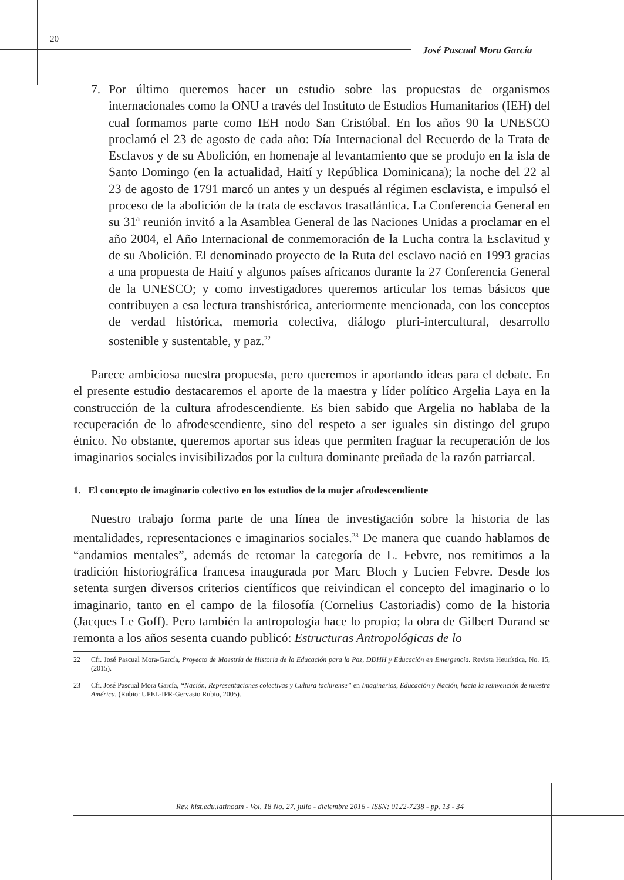20
José Pascual Mora García
7. Por último queremos hacer un estudio sobre las propuestas de organismos internacionales como la ONU a través del Instituto de Estudios Humanitarios (IEH) del cual formamos parte como IEH nodo San Cristóbal. En los años 90 la UNESCO proclamó el 23 de agosto de cada año: Día Internacional del Recuerdo de la Trata de Esclavos y de su Abolición, en homenaje al levantamiento que se produjo en la isla de Santo Domingo (en la actualidad, Haití y República Dominicana); la noche del 22 al 23 de agosto de 1791 marcó un antes y un después al régimen esclavista, e impulsó el proceso de la abolición de la trata de esclavos trasatlántica. La Conferencia General en su 31ª reunión invitó a la Asamblea General de las Naciones Unidas a proclamar en el año 2004, el Año Internacional de conmemoración de la Lucha contra la Esclavitud y de su Abolición. El denominado proyecto de la Ruta del esclavo nació en 1993 gracias a una propuesta de Haití y algunos países africanos durante la 27 Conferencia General de la UNESCO; y como investigadores queremos articular los temas básicos que contribuyen a esa lectura transhistórica, anteriormente mencionada, con los conceptos de verdad histórica, memoria colectiva, diálogo pluri-intercultural, desarrollo sostenible y sustentable, y paz.<sup>22</sup>
Parece ambiciosa nuestra propuesta, pero queremos ir aportando ideas para el debate. En el presente estudio destacaremos el aporte de la maestra y líder político Argelia Laya en la construcción de la cultura afrodescendiente. Es bien sabido que Argelia no hablaba de la recuperación de lo afrodescendiente, sino del respeto a ser iguales sin distingo del grupo étnico. No obstante, queremos aportar sus ideas que permiten fraguar la recuperación de los imaginarios sociales invisibilizados por la cultura dominante preñada de la razón patriarcal.
1. El concepto de imaginario colectivo en los estudios de la mujer afrodescendiente
Nuestro trabajo forma parte de una línea de investigación sobre la historia de las mentalidades, representaciones e imaginarios sociales.<sup>23</sup> De manera que cuando hablamos de “andamios mentales”, además de retomar la categoría de L. Febvre, nos remitimos a la tradición historiográfica francesa inaugurada por Marc Bloch y Lucien Febvre. Desde los setenta surgen diversos criterios científicos que reivindican el concepto del imaginario o lo imaginario, tanto en el campo de la filosofía (Cornelius Castoriadis) como de la historia (Jacques Le Goff). Pero también la antropología hace lo propio; la obra de Gilbert Durand se remonta a los años sesenta cuando publicó: Estructuras Antropológicas de lo
22 Cfr. José Pascual Mora-García, Proyecto de Maestría de Historia de la Educación para la Paz, DDHH y Educación en Emergencia. Revista Heurística, No. 15, (2015).
23 Cfr. José Pascual Mora García, “Nación, Representaciones colectivas y Cultura tachirense” en Imaginarios, Educación y Nación, hacia la reinvención de nuestra América. (Rubio: UPEL-IPR-Gervasio Rubio, 2005).
Rev. hist.edu.latinoam - Vol. 18 No. 27, julio - diciembre 2016 - ISSN: 0122-7238 - pp. 13 - 34